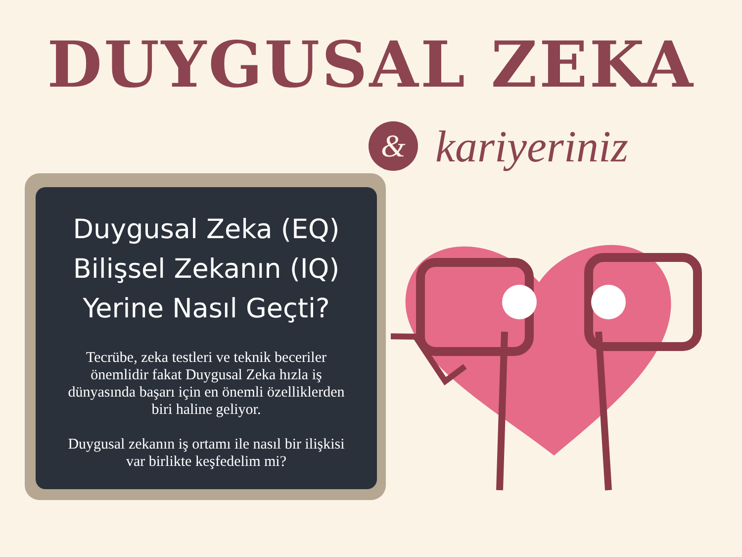DUYGUSAL ZEKA
&
kariyeriniz
Duygusal Zeka (EQ)
Bilişsel Zekanın (IQ)
Yerine Nasıl Geçti?
Tecrübe, zeka testleri ve teknik beceriler önemlidir fakat Duygusal Zeka hızla iş dünyasında başarı için en önemli özelliklerden biri haline geliyor.
Duygusal zekanın iş ortamı ile nasıl bir ilişkisi var birlikte keşfedelim mi?